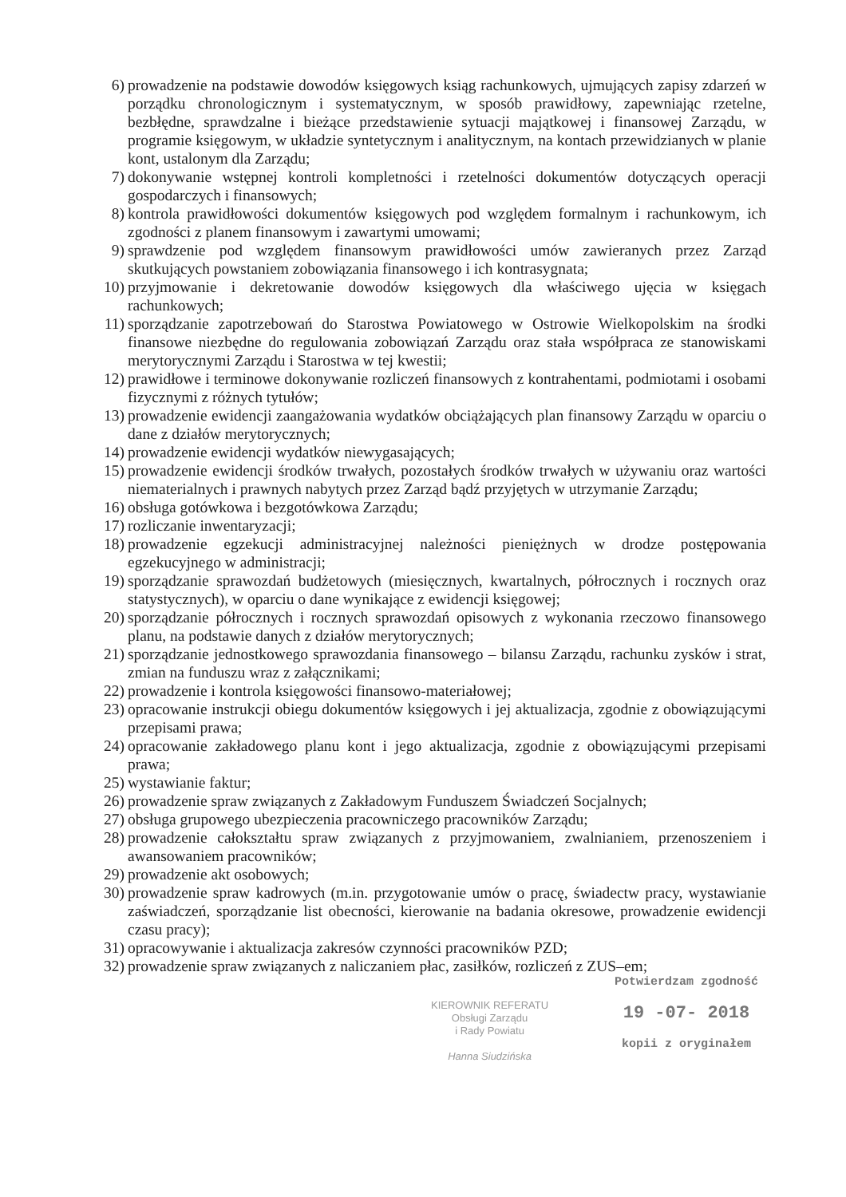6) prowadzenie na podstawie dowodów księgowych ksiąg rachunkowych, ujmujących zapisy zdarzeń w porządku chronologicznym i systematycznym, w sposób prawidłowy, zapewniając rzetelne, bezbłędne, sprawdzalne i bieżące przedstawienie sytuacji majątkowej i finansowej Zarządu, w programie księgowym, w układzie syntetycznym i analitycznym, na kontach przewidzianych w planie kont, ustalonym dla Zarządu;
7) dokonywanie wstępnej kontroli kompletności i rzetelności dokumentów dotyczących operacji gospodarczych i finansowych;
8) kontrola prawidłowości dokumentów księgowych pod względem formalnym i rachunkowym, ich zgodności z planem finansowym i zawartymi umowami;
9) sprawdzenie pod względem finansowym prawidłowości umów zawieranych przez Zarząd skutkujących powstaniem zobowiązania finansowego i ich kontrasygnata;
10) przyjmowanie i dekretowanie dowodów księgowych dla właściwego ujęcia w księgach rachunkowych;
11) sporządzanie zapotrzebowań do Starostwa Powiatowego w Ostrowie Wielkopolskim na środki finansowe niezbędne do regulowania zobowiązań Zarządu oraz stała współpraca ze stanowiskami merytorycznymi Zarządu i Starostwa w tej kwestii;
12) prawidłowe i terminowe dokonywanie rozliczeń finansowych z kontrahentami, podmiotami i osobami fizycznymi z różnych tytułów;
13) prowadzenie ewidencji zaangażowania wydatków obciążających plan finansowy Zarządu w oparciu o dane z działów merytorycznych;
14) prowadzenie ewidencji wydatków niewygasających;
15) prowadzenie ewidencji środków trwałych, pozostałych środków trwałych w używaniu oraz wartości niematerialnych i prawnych nabytych przez Zarząd bądź przyjętych w utrzymanie Zarządu;
16) obsługa gotówkowa i bezgotówkowa Zarządu;
17) rozliczanie inwentaryzacji;
18) prowadzenie egzekucji administracyjnej należności pieniężnych w drodze postępowania egzekucyjnego w administracji;
19) sporządzanie sprawozdań budżetowych (miesięcznych, kwartalnych, półrocznych i rocznych oraz statystycznych), w oparciu o dane wynikające z ewidencji księgowej;
20) sporządzanie półrocznych i rocznych sprawozdań opisowych z wykonania rzeczowo finansowego planu, na podstawie danych z działów merytorycznych;
21) sporządzanie jednostkowego sprawozdania finansowego – bilansu Zarządu, rachunku zysków i strat, zmian na funduszu wraz z załącznikami;
22) prowadzenie i kontrola księgowości finansowo-materiałowej;
23) opracowanie instrukcji obiegu dokumentów księgowych i jej aktualizacja, zgodnie z obowiązującymi przepisami prawa;
24) opracowanie zakładowego planu kont i jego aktualizacja, zgodnie z obowiązującymi przepisami prawa;
25) wystawianie faktur;
26) prowadzenie spraw związanych z Zakładowym Funduszem Świadczeń Socjalnych;
27) obsługa grupowego ubezpieczenia pracowniczego pracowników Zarządu;
28) prowadzenie całokształtu spraw związanych z przyjmowaniem, zwalnianiem, przenoszeniem i awansowaniem pracowników;
29) prowadzenie akt osobowych;
30) prowadzenie spraw kadrowych (m.in. przygotowanie umów o pracę, świadectw pracy, wystawianie zaświadczeń, sporządzanie list obecności, kierowanie na badania okresowe, prowadzenie ewidencji czasu pracy);
31) opracowywanie i aktualizacja zakresów czynności pracowników PZD;
32) prowadzenie spraw związanych z naliczaniem płac, zasiłków, rozliczeń z ZUS–em;
KIEROWNIK REFERATU
Obsługi Zarządu
i Rady Powiatu
Hanna Siudzińska
Potwierdzam zgodność
19 -07- 2018
kopii z oryginałem